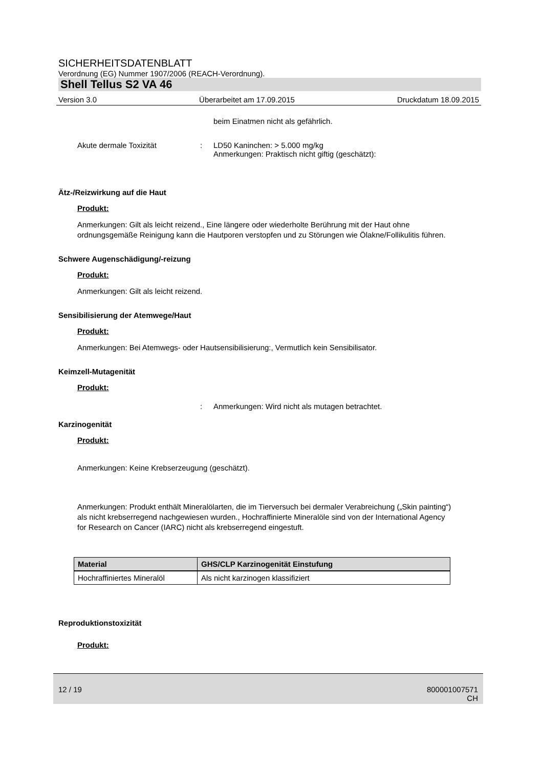SICHERHEITSDATENBLATT
Verordnung (EG) Nummer 1907/2006 (REACH-Verordnung).
Shell Tellus S2 VA 46
Version 3.0 Überarbeitet am 17.09.2015 Druckdatum 18.09.2015
beim Einatmen nicht als gefährlich.
Akute dermale Toxizität: LD50 Kaninchen: > 5.000 mg/kg
Anmerkungen: Praktisch nicht giftig (geschätzt):
Ätz-/Reizwirkung auf die Haut
Produkt:
Anmerkungen: Gilt als leicht reizend., Eine längere oder wiederholte Berührung mit der Haut ohne ordnungsgemäße Reinigung kann die Hautporen verstopfen und zu Störungen wie Ölakne/Follikulitis führen.
Schwere Augenschädigung/-reizung
Produkt:
Anmerkungen: Gilt als leicht reizend.
Sensibilisierung der Atemwege/Haut
Produkt:
Anmerkungen: Bei Atemwegs- oder Hautsensibilisierung:, Vermutlich kein Sensibilisator.
Keimzell-Mutagenität
Produkt:
: Anmerkungen: Wird nicht als mutagen betrachtet.
Karzinogenität
Produkt:
Anmerkungen: Keine Krebserzeugung (geschätzt).
Anmerkungen: Produkt enthält Mineralölarten, die im Tierversuch bei dermaler Verabreichung („Skin painting“) als nicht krebserregend nachgewiesen wurden., Hochraffinierte Mineralöle sind von der International Agency for Research on Cancer (IARC) nicht als krebserregend eingestuft.
| Material | GHS/CLP Karzinogenität Einstufung |
| --- | --- |
| Hochraffiniertes Mineralöl | Als nicht karzinogen klassifiziert |
Reproduktionstoxizität
Produkt:
12 / 19 800001007571
CH